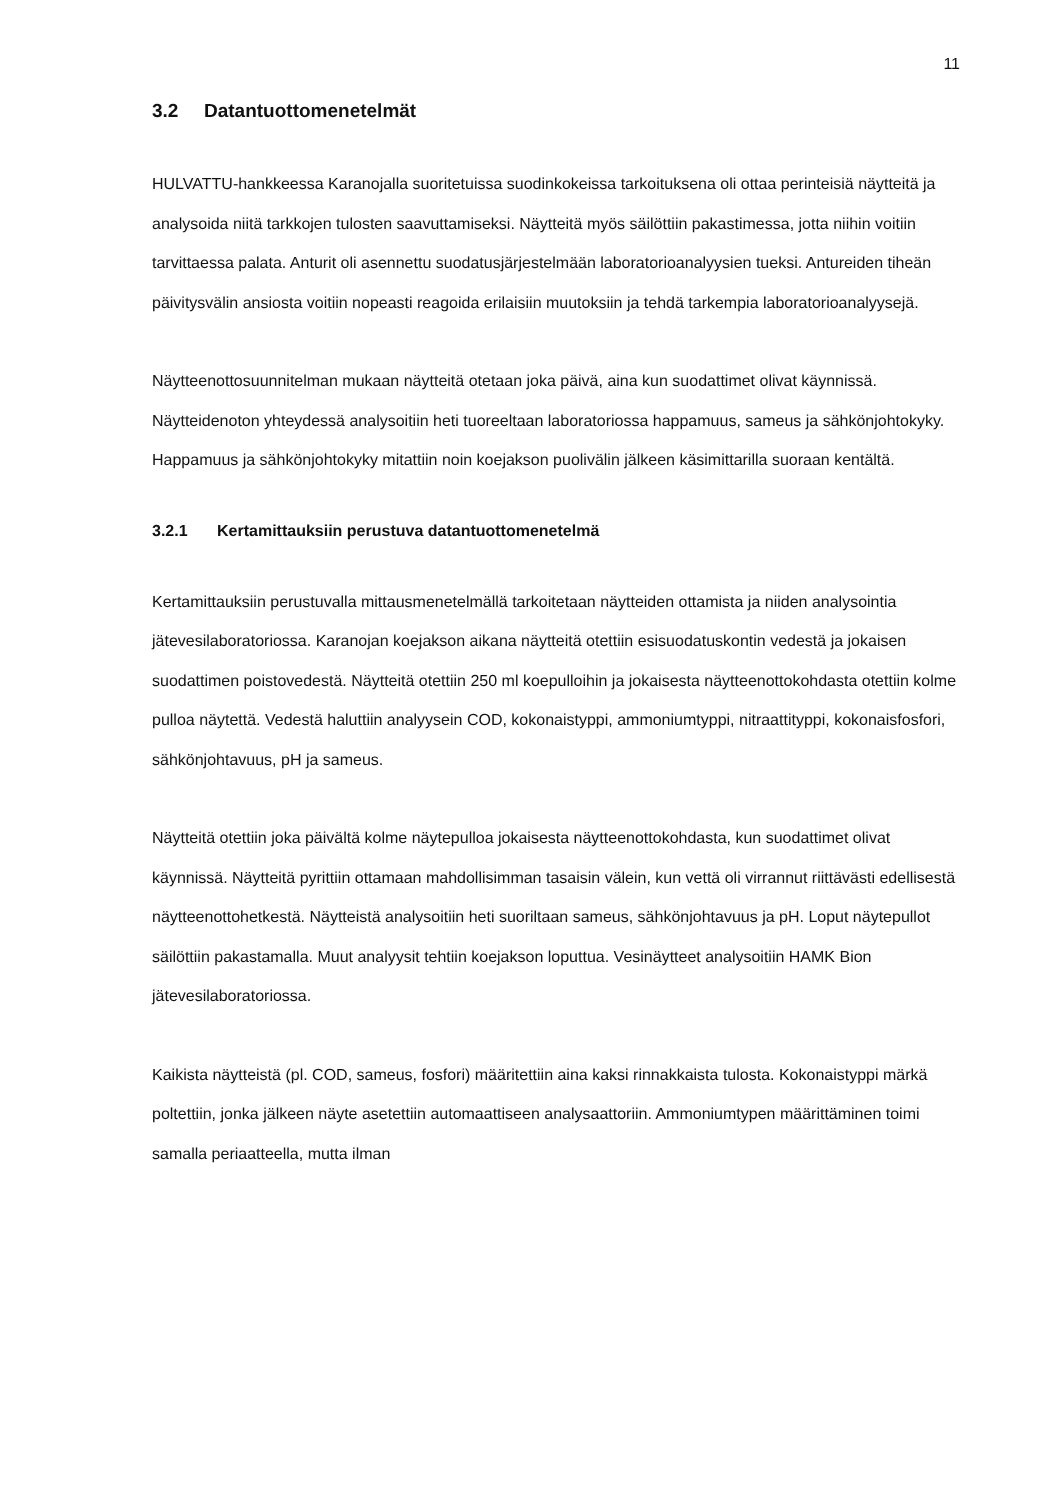11
3.2 Datantuottomenetelmät
HULVATTU-hankkeessa Karanojalla suoritetuissa suodinkokeissa tarkoituksena oli ottaa perinteisiä näytteitä ja analysoida niitä tarkkojen tulosten saavuttamiseksi. Näytteitä myös säilöttiin pakastimessa, jotta niihin voitiin tarvittaessa palata. Anturit oli asennettu suodatusjärjestelmään laboratorioanalyysien tueksi. Antureiden tiheän päivitysvälin ansiosta voitiin nopeasti reagoida erilaisiin muutoksiin ja tehdä tarkempia laboratorioanalyysejä.
Näytteenottosuunnitelman mukaan näytteitä otetaan joka päivä, aina kun suodattimet olivat käynnissä. Näytteidenoton yhteydessä analysoitiin heti tuoreeltaan laboratoriossa happamuus, sameus ja sähkönjohtokyky. Happamuus ja sähkönjohtokyky mitattiin noin koejakson puolivälin jälkeen käsimittarilla suoraan kentältä.
3.2.1 Kertamittauksiin perustuva datantuottomenetelmä
Kertamittauksiin perustuvalla mittausmenetelmällä tarkoitetaan näytteiden ottamista ja niiden analysointia jätevesilaboratoriossa. Karanojan koejakson aikana näytteitä otettiin esisuodatuskontin vedestä ja jokaisen suodattimen poistovedestä. Näytteitä otettiin 250 ml koepulloihin ja jokaisesta näytteenottokohdasta otettiin kolme pulloa näytettä. Vedestä haluttiin analyysein COD, kokonaistyppi, ammoniumtyppi, nitraattityppi, kokonaisfosfori, sähkönjohtavuus, pH ja sameus.
Näytteitä otettiin joka päivältä kolme näytepulloa jokaisesta näytteenottokohdasta, kun suodattimet olivat käynnissä. Näytteitä pyrittiin ottamaan mahdollisimman tasaisin välein, kun vettä oli virrannut riittävästi edellisestä näytteenottohetkestä. Näytteistä analysoitiin heti suoriltaan sameus, sähkönjohtavuus ja pH. Loput näytepullot säilöttiin pakastamalla. Muut analyysit tehtiin koejakson loputtua. Vesinäytteet analysoitiin HAMK Bion jätevesilaboratoriossa.
Kaikista näytteistä (pl. COD, sameus, fosfori) määritettiin aina kaksi rinnakkaista tulosta. Kokonaistyppi märkä poltettiin, jonka jälkeen näyte asetettiin automaattiseen analysaattoriin. Ammoniumtypen määrittäminen toimi samalla periaatteella, mutta ilman